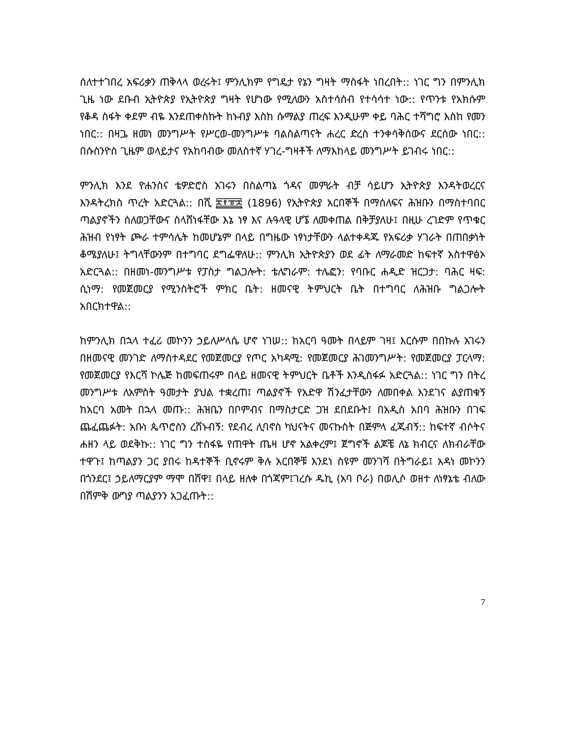ሰለተተገበረ አፍሪቃን ጠቅላላ ወረሩት፤ ምንሊክም የግዴታ የኔን ግዛት ማስፋት ነበረበት:: ነገር ግን በምንሊክ ጊዜ ነው ደቡብ ኢትዮጵያ የኢትዮጵያ ግዛት የሆነው የሚለውን አስተሳሰብ የተሳሳተ ነው:: የጥንቱ የአክሱም የቆዳ ስፋት ቀደም ብዬ እንደጠቀስኩት ከኑብያ እስከ ሱማልያ ጠረፍ እንዲሁም ቀይ ባሕር ተሻግሮ እስከ የመን ነበር:: በዛጔ ዘመነ መንግሥት የሥርወ-መንግሥቱ ባልስልጣናት ሐረር ድረስ ተንቀሳቅሰውና ደርሰው ነበር:: በሱስንዮስ ጊዜም ወላይታና የአከባብው መለስተኛ ሃገረ-ግዛቶች ለማእከላይ መንግሥት ይገብሩ ነበር::
ምንሊክ እንደ ዮሐንስና ቴዎድሮስ አገሩን በስልጣኔ ጎዳና መምራት ብቻ ሳይሆን ኢትዮጵያ እንዳትወረርና እንዳትረክስ ጥረት አድርጓል:: በሺ ፰፻፹፰ (1896) የኢትዮጵያ አርበኞች በማሰለፍና ሕዝቡን በማስተባበር ጣልያኖችን ሰለወጋቸውና ስላሸነፋቸው እኔ ነፃ እና ሉዓላዊ ሆኜ ለመቀጠል በቅቻያለሁ፤ በዚሁ ረገድም የጥቁር ሕዝብ የነፃት ጮራ ተምሳሌት ከመሆኔም በላይ በግዜው ነፃነታቸውን ላልተቀዳጁ የአፍሪቃ ሃገራት በጠበቃነት ቆሜያለሁ፤ ትግላቸውንም በተግባር ደግፌዋለሁ:: ምንሊክ ኢትዮጵያን ወደ ፊት ለማራመድ ከፍተኛ አስተዋፅኦ አድርጓል:: በዘመነ-መንግሥቱ የፓስታ ግልጋሎት: ቴሌግራም: ተሌፎን: የባቡር ሐዲድ ዝርጋታ: ባሕር ዛፍ: ሲነማ: የመጀመርያ የሚንስትሮች ምክር ቤት: ዘመናዊ ትምህርት ቤት በተግባር ለሕዝቡ ግልጋሎት አበርክተዋል::
ከምንሊክ በኋላ ተፈሪ መኮንን ኃይለሥላሴ ሆኖ ነገሠ:: ከአርባ ዓመት በላይም ገዛ፤ እርሱም በበኩሉ አገሩን በዘመናዊ መንገድ ለማስተዳደር የመጀመርያ የጦር አካዳሚ: የመጀመርያ ሕገመንግሥት: የመጀመርያ ፓርላማ: የመጀመርያ የእርሻ ኮሌጅ ከመፍጠሩም በላይ ዘመናዊ ትምህርት ቤቶች እንዲስፋፉ አድርጓል:: ነገር ግን በትረ መንግሥቱ ለአምስት ዓመታት ያህል ተቋረጠ፤ ጣልያኖች የአድዋ ሽንፈታቸውን ለመበቀል እንደገና ልያጠቁኝ ከአርባ አመት በኋላ መጡ:: ሕዝቤን በቦምብና በማስታርድ ጋዝ ደበደቡት፤ በአዲስ አበባ ሕዝቡን በገፍ ጨፈጨፉት: አቡነ ጴጥሮስን ረሸኑብኝ: የደብረ ሊባኖስ ካህናትና መናኩስት በጅምላ ፈጁብኝ:: ከፍተኛ ብሶትና ሐዘን ላይ ወደቅኩ:: ነገር ግን ተስፋዬ የጠዋት ጤዛ ሆኖ አልቀረም፤ ጀግኖች ልጆቼ ለኔ ክብርና ለክብራቸው ተዋጉ፤ ከጣልያን ጋር ያበሩ ከዳተኞች ቢኖሩም ቅሉ አርበኞቹ እንደነ ስዩም መንገሻ በትግራይ፤ አዳነ መኮንን በጎንደር፤ ኃይለማርያም ማሞ በሸዋ፤ በላይ ዘለቀ በጎጃም፤ገረሱ ዱኪ (አባ ቦራ) በወሊሶ ወዘተ ለነፃኔቴ ብለው በሽምቅ ውግያ ጣልያንን አጋፈጡት::
7